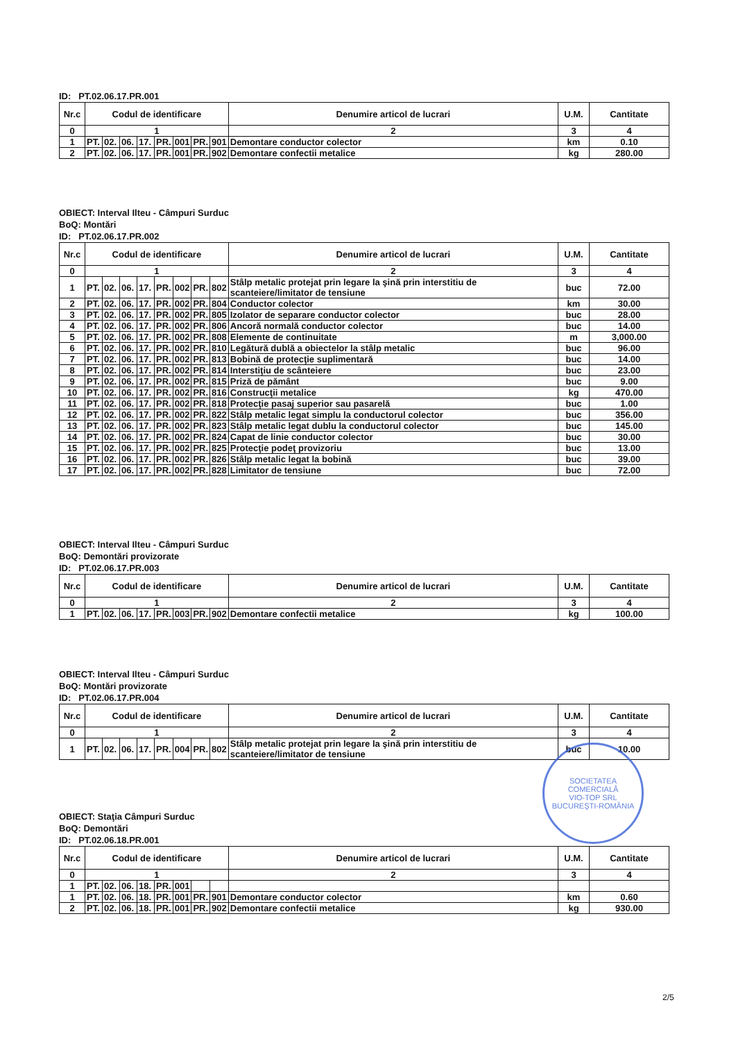ID: PT.02.06.17.PR.001
| Nr.c | Codul de identificare | | | | | | | | Denumire articol de lucrari | U.M. | Cantitate |
| --- | --- | --- | --- | --- | --- | --- | --- | --- | --- | --- | --- |
| 0 | 1 | | | | | | | | 2 | 3 | 4 |
| 1 | PT. | 02. | 06. | 17. | PR. | 001 | PR. | 901 | Demontare conductor colector | km | 0.10 |
| 2 | PT. | 02. | 06. | 17. | PR. | 001 | PR. | 902 | Demontare confectii metalice | kg | 280.00 |
OBIECT: Interval Ilteu - Câmpuri Surduc
BoQ: Montări
ID: PT.02.06.17.PR.002
| Nr.c | Codul de identificare | | | | | | | | Denumire articol de lucrari | U.M. | Cantitate |
| --- | --- | --- | --- | --- | --- | --- | --- | --- | --- | --- | --- |
| 0 | 1 | | | | | | | | 2 | 3 | 4 |
| 1 | PT. | 02. | 06. | 17. | PR. | 002 | PR. | 802 | Stâlp metalic protejat prin legare la şină prin interstitiu de scanteiere/limitator de tensiune | buc | 72.00 |
| 2 | PT. | 02. | 06. | 17. | PR. | 002 | PR. | 804 | Conductor colector | km | 30.00 |
| 3 | PT. | 02. | 06. | 17. | PR. | 002 | PR. | 805 | Izolator de separare conductor colector | buc | 28.00 |
| 4 | PT. | 02. | 06. | 17. | PR. | 002 | PR. | 806 | Ancoră normală conductor colector | buc | 14.00 |
| 5 | PT. | 02. | 06. | 17. | PR. | 002 | PR. | 808 | Elemente de continuitate | m | 3,000.00 |
| 6 | PT. | 02. | 06. | 17. | PR. | 002 | PR. | 810 | Legătură dublă a obiectelor la stâlp metalic | buc | 96.00 |
| 7 | PT. | 02. | 06. | 17. | PR. | 002 | PR. | 813 | Bobină de protecţie suplimentară | buc | 14.00 |
| 8 | PT. | 02. | 06. | 17. | PR. | 002 | PR. | 814 | Interstiţiu de scânteiere | buc | 23.00 |
| 9 | PT. | 02. | 06. | 17. | PR. | 002 | PR. | 815 | Priză de pământ | buc | 9.00 |
| 10 | PT. | 02. | 06. | 17. | PR. | 002 | PR. | 816 | Construcţii metalice | kg | 470.00 |
| 11 | PT. | 02. | 06. | 17. | PR. | 002 | PR. | 818 | Protecţie pasaj superior sau pasarelă | buc | 1.00 |
| 12 | PT. | 02. | 06. | 17. | PR. | 002 | PR. | 822 | Stâlp metalic legat simplu la conductorul colector | buc | 356.00 |
| 13 | PT. | 02. | 06. | 17. | PR. | 002 | PR. | 823 | Stâlp metalic legat dublu la conductorul colector | buc | 145.00 |
| 14 | PT. | 02. | 06. | 17. | PR. | 002 | PR. | 824 | Capat de linie conductor colector | buc | 30.00 |
| 15 | PT. | 02. | 06. | 17. | PR. | 002 | PR. | 825 | Protecţie podeţ provizoriu | buc | 13.00 |
| 16 | PT. | 02. | 06. | 17. | PR. | 002 | PR. | 826 | Stâlp metalic legat la bobină | buc | 39.00 |
| 17 | PT. | 02. | 06. | 17. | PR. | 002 | PR. | 828 | Limitator de tensiune | buc | 72.00 |
OBIECT: Interval Ilteu - Câmpuri Surduc
BoQ: Demontări provizorate
ID: PT.02.06.17.PR.003
| Nr.c | Codul de identificare | | | | | | | | Denumire articol de lucrari | U.M. | Cantitate |
| --- | --- | --- | --- | --- | --- | --- | --- | --- | --- | --- | --- |
| 0 | 1 | | | | | | | | 2 | 3 | 4 |
| 1 | PT. | 02. | 06. | 17. | PR. | 003 | PR. | 902 | Demontare confectii metalice | kg | 100.00 |
OBIECT: Interval Ilteu - Câmpuri Surduc
BoQ: Montări provizorate
ID: PT.02.06.17.PR.004
| Nr.c | Codul de identificare | | | | | | | | Denumire articol de lucrari | U.M. | Cantitate |
| --- | --- | --- | --- | --- | --- | --- | --- | --- | --- | --- | --- |
| 0 | 1 | | | | | | | | 2 | 3 | 4 |
| 1 | PT. | 02. | 06. | 17. | PR. | 004 | PR. | 802 | Stâlp metalic protejat prin legare la şină prin interstitiu de scanteiere/limitator de tensiune | buc | 10.00 |
SOCIETATEA COMERCIALĂ
VIO-TOP SRL
BUCUREŞTI-ROMÂNIA
OBIECT: Staţia Câmpuri Surduc
BoQ: Demontări
ID: PT.02.06.18.PR.001
| Nr.c | Codul de identificare | | | | | | | | Denumire articol de lucrari | U.M. | Cantitate |
| --- | --- | --- | --- | --- | --- | --- | --- | --- | --- | --- | --- |
| 0 | 1 | | | | | | | | 2 | 3 | 4 |
| 1 | PT. | 02. | 06. | 18. | PR. | 001 | | | | | |
| 1 | PT. | 02. | 06. | 18. | PR. | 001 | PR. | 901 | Demontare conductor colector | km | 0.60 |
| 2 | PT. | 02. | 06. | 18. | PR. | 001 | PR. | 902 | Demontare confectii metalice | kg | 930.00 |
2/5